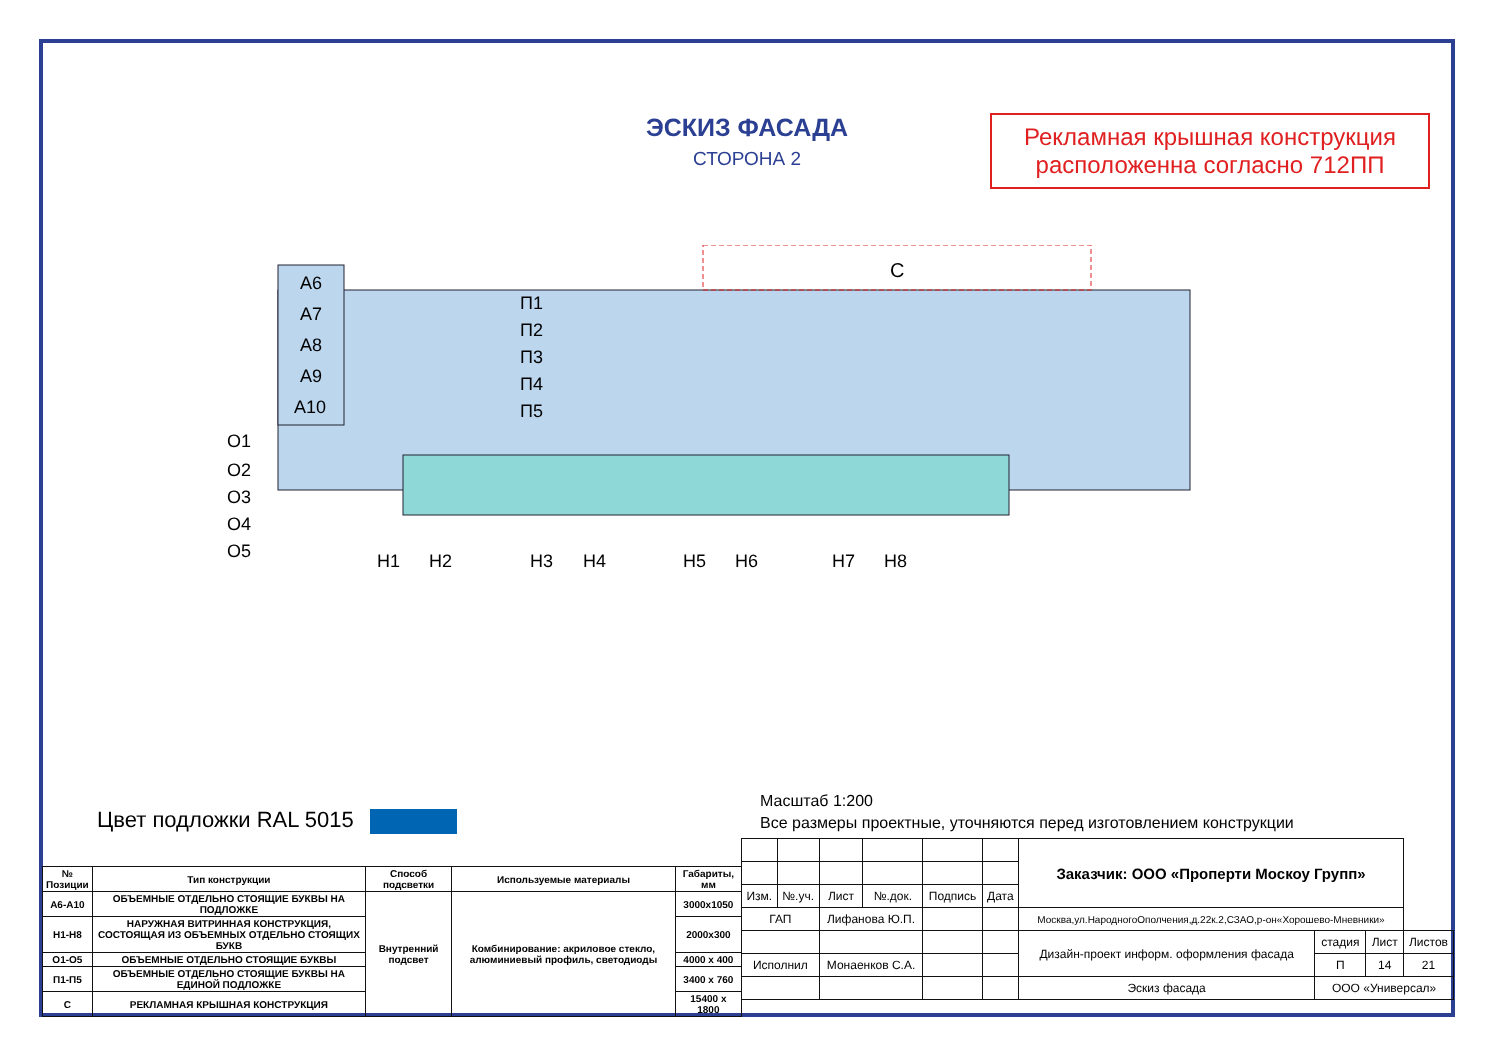ЭСКИЗ ФАСАДА
СТОРОНА 2
Рекламная крышная конструкция
расположенна согласно 712ПП
С
А6
А7
А8
А9
А10
П1
П2
П3
П4
П5
О1
О2
О3
О4
О5
Н1
Н2
Н3
Н4
Н5
Н6
Н7
Н8
Цвет подложки RAL 5015
Масштаб 1:200
Все размеры проектные, уточняются перед изготовлением конструкции
| № Позиции | Тип конструкции | Способ подсветки | Используемые материалы | Габариты, мм |
| А6-А10 | ОБЪЕМНЫЕ ОТДЕЛЬНО СТОЯЩИЕ БУКВЫ НА ПОДЛОЖКЕ | Внутренний подсвет | Комбинирование: акриловое стекло, алюминиевый профиль, светодиоды | 3000х1050 |
| Н1-Н8 | НАРУЖНАЯ ВИТРИННАЯ КОНСТРУКЦИЯ, СОСТОЯЩАЯ ИЗ ОБЪЕМНЫХ ОТДЕЛЬНО СТОЯЩИХ БУКВ | | | 2000х300 |
| О1-О5 | ОБЪЕМНЫЕ ОТДЕЛЬНО СТОЯЩИЕ БУКВЫ | | | 4000 х 400 |
| П1-П5 | ОБЪЕМНЫЕ ОТДЕЛЬНО СТОЯЩИЕ БУКВЫ НА ЕДИНОЙ ПОДЛОЖКЕ | | | 3400 х 760 |
| С | РЕКЛАМНАЯ КРЫШНАЯ КОНСТРУКЦИЯ | | | 15400 х 1800 |
| | | | | | | Заказчик: ООО «Проперти Москоу Групп» | | | |
| Изм. | №.уч. | Лист | №.док. | Подпись | Дата | | | | |
| ГАП | | Лифанова Ю.П. | | | | Москва,ул.НародногоОполчения,д.22к.2,СЗАО,р-он«Хорошево-Мневники» | | | |
| | | | | | | Дизайн-проект информ. оформления фасада | стадия | Лист | Листов |
| Исполнил | | Монаенков С.А. | | | | | П | 14 | 21 |
| | | | | | | Эскиз фасада | ООО «Универсал» | | |